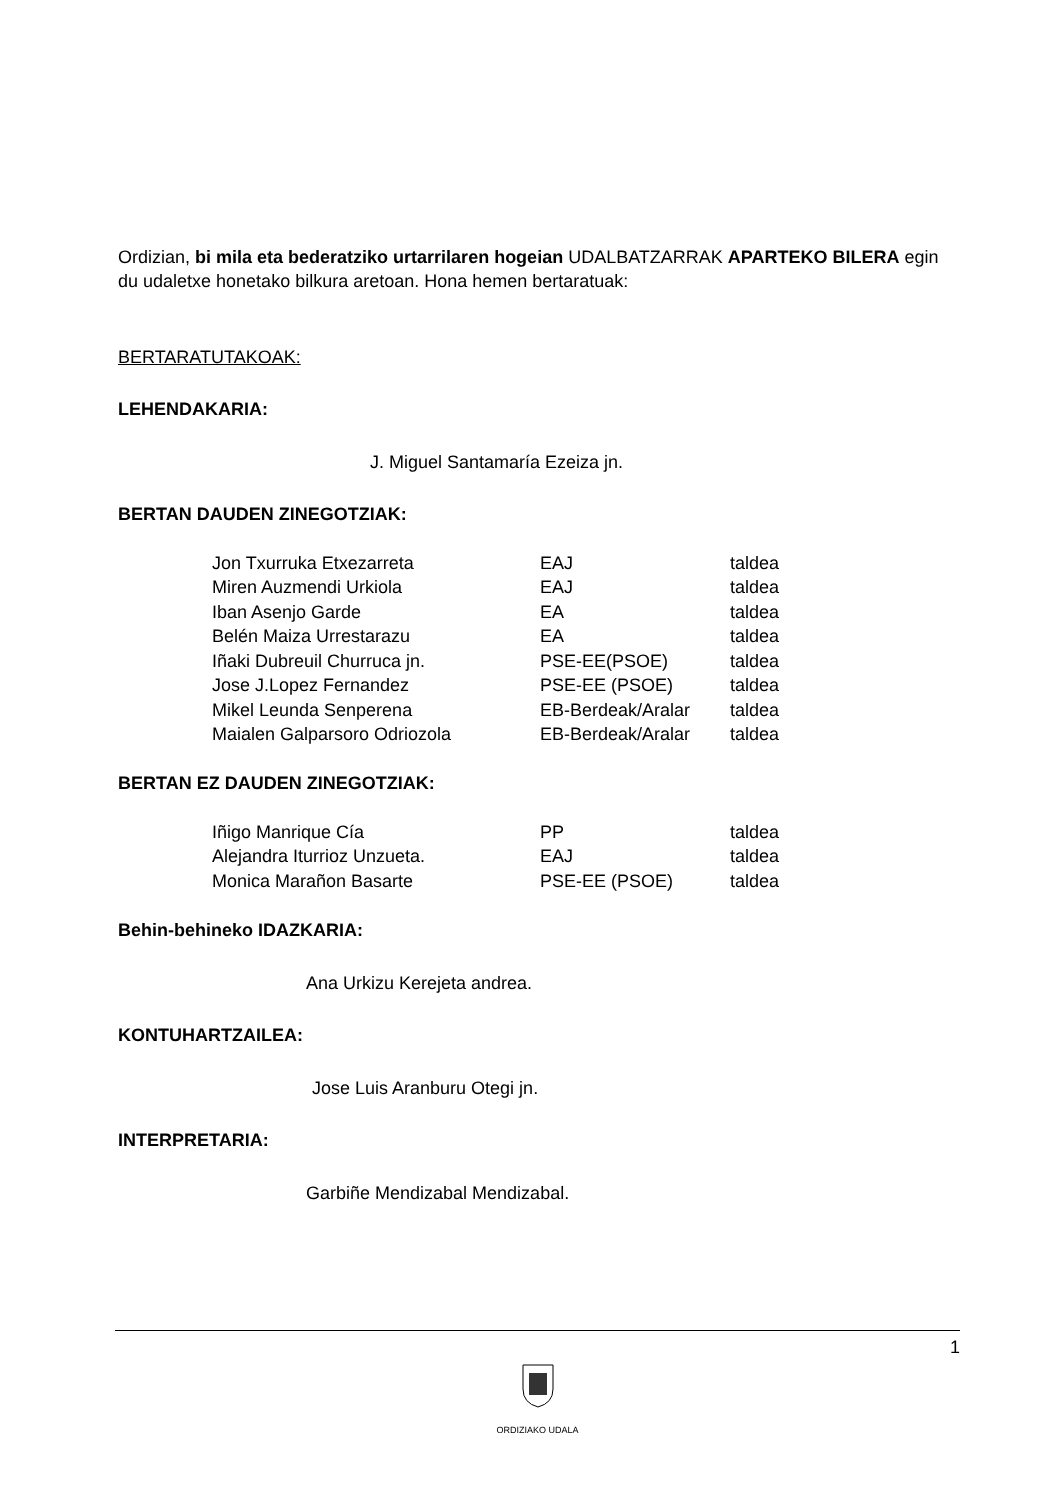Ordizian, bi mila eta bederatziko urtarrilaren hogeian UDALBATZARRAK APARTEKO BILERA egin du udaletxe honetako bilkura aretoan. Hona hemen bertaratuak:
BERTARATUTAKOAK:
LEHENDAKARIA:
J. Miguel Santamaría Ezeiza jn.
BERTAN DAUDEN ZINEGOTZIAK:
| Jon Txurruka Etxezarreta | EAJ | taldea |
| Miren Auzmendi Urkiola | EAJ | taldea |
| Iban Asenjo Garde | EA | taldea |
| Belén Maiza Urrestarazu | EA | taldea |
| Iñaki Dubreuil Churruca jn. | PSE-EE(PSOE) | taldea |
| Jose J.Lopez Fernandez | PSE-EE (PSOE) | taldea |
| Mikel Leunda Senperena | EB-Berdeak/Aralar | taldea |
| Maialen Galparsoro Odriozola | EB-Berdeak/Aralar | taldea |
BERTAN EZ DAUDEN ZINEGOTZIAK:
| Iñigo Manrique Cía | PP | taldea |
| Alejandra Iturrioz Unzueta. | EAJ | taldea |
| Monica Marañon Basarte | PSE-EE (PSOE) | taldea |
Behin-behineko IDAZKARIA:
Ana Urkizu Kerejeta andrea.
KONTUHARTZAILEA:
Jose Luis Aranburu Otegi jn.
INTERPRETARIA:
Garbiñe Mendizabal Mendizabal.
1
ORDIZIAKO UDALA